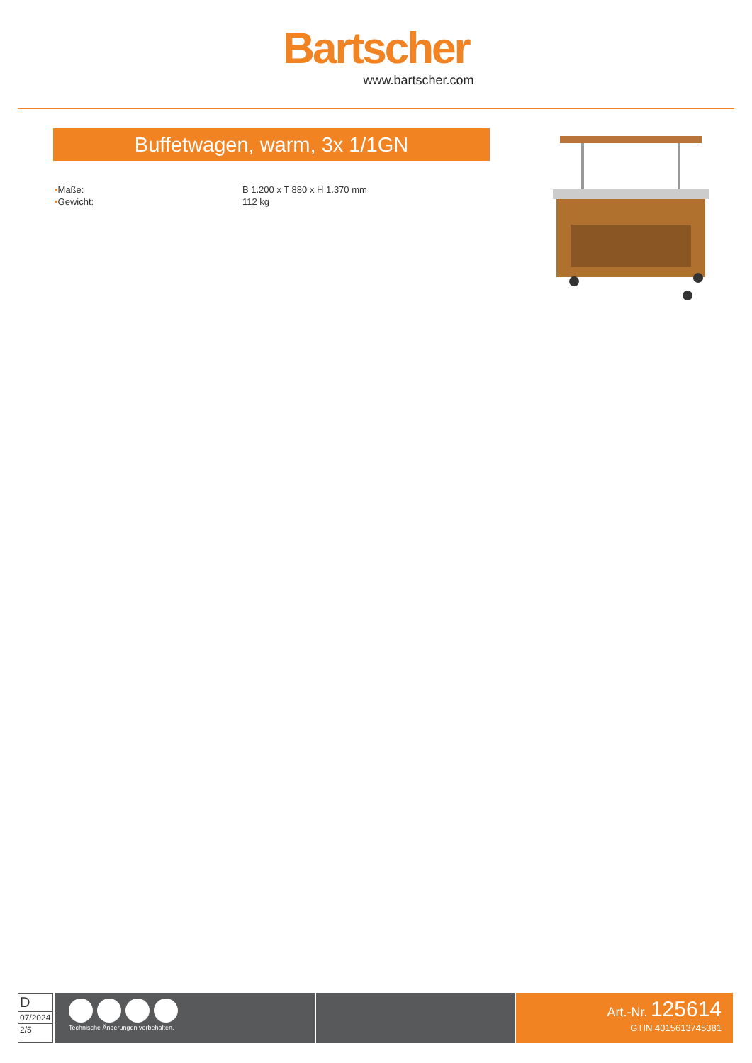Bartscher
www.bartscher.com
Buffetwagen, warm, 3x 1/1GN
• Maße: B 1.200 x T 880 x H 1.370 mm
• Gewicht: 112 kg
D
07/2024
2/5
Technische Änderungen vorbehalten.
Art.-Nr. 125614
GTIN 4015613745381